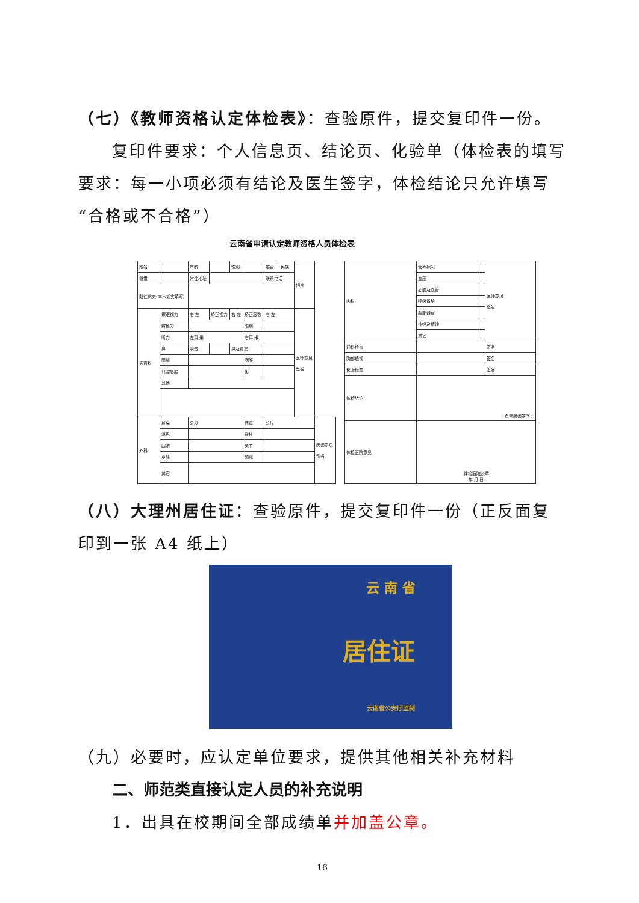（七）《教师资格认定体检表》：查验原件，提交复印件一份。
复印件要求：个人信息页、结论页、化验单（体检表的填写要求：每一小项必须有结论及医生签字，体检结论只允许填写“合格或不合格”）
云南省申请认定教师资格人员体检表
| 姓名 | | 年龄 | | 性别 | | 婚否 | | 民族 | | 相片 | |
| 籍贯 | | 常住地址 | | | | 联系电话 | | | | | |
| 既往病史(本人如实填写) | | | | | | | | | | | |
| 五官科 | 裸眼视力 | 右 左 | 矫正视力 | 右 左 | 矫正度数 | 右 左 | | | | 医师意见 签名 | |
| | 辨色力 | | | | 眼病 | | | | | | |
| | 听力 | 左耳 米 | | | 右耳 米 | | | | | | |
| | 鼻 | 嗅觉 | | 鼻及鼻窦 | | | | | | | |
| | 面部 | | | | 咽喉 | | | | | | |
| | 口腔唇腭 | | | | 齿 | | | | | | |
| | 其他 | | | | | | | | | | |
| 外科 | 身高 | 公分 | | | 体重 | 公斤 | | | | | 医师意见 签名 |
| | 淋巴 | | | | 脊柱 | | | | | | |
| | 四肢 | | | | 关节 | | | | | | |
| | 皮肤 | | | | 颈部 | | | | | | |
| | 其它 | | | | | | | | | | |
| 内科 | 营养状况 | | 医师意见 签名 |
| | 血压 | | |
| | 心脏及血管 | | |
| | 呼吸系统 | | |
| | 腹部器官 | | |
| | 神经及精神 | | |
| | 其它 | | |
| 妇科检查 | | | 签名 |
| 胸部透视 | | | 签名 |
| 化验检查 | | | 签名 |
| 体检结论 | 负责医师签字： | | |
| 体检医院意见 | 体检医院公章 年 月 日 | | |
（八）大理州居住证：查验原件，提交复印件一份（正反面复印到一张 A4 纸上）
云 南 省
居住证
云南省公安厅监制
（九）必要时，应认定单位要求，提供其他相关补充材料
二、师范类直接认定人员的补充说明
1．出具在校期间全部成绩单并加盖公章。
16